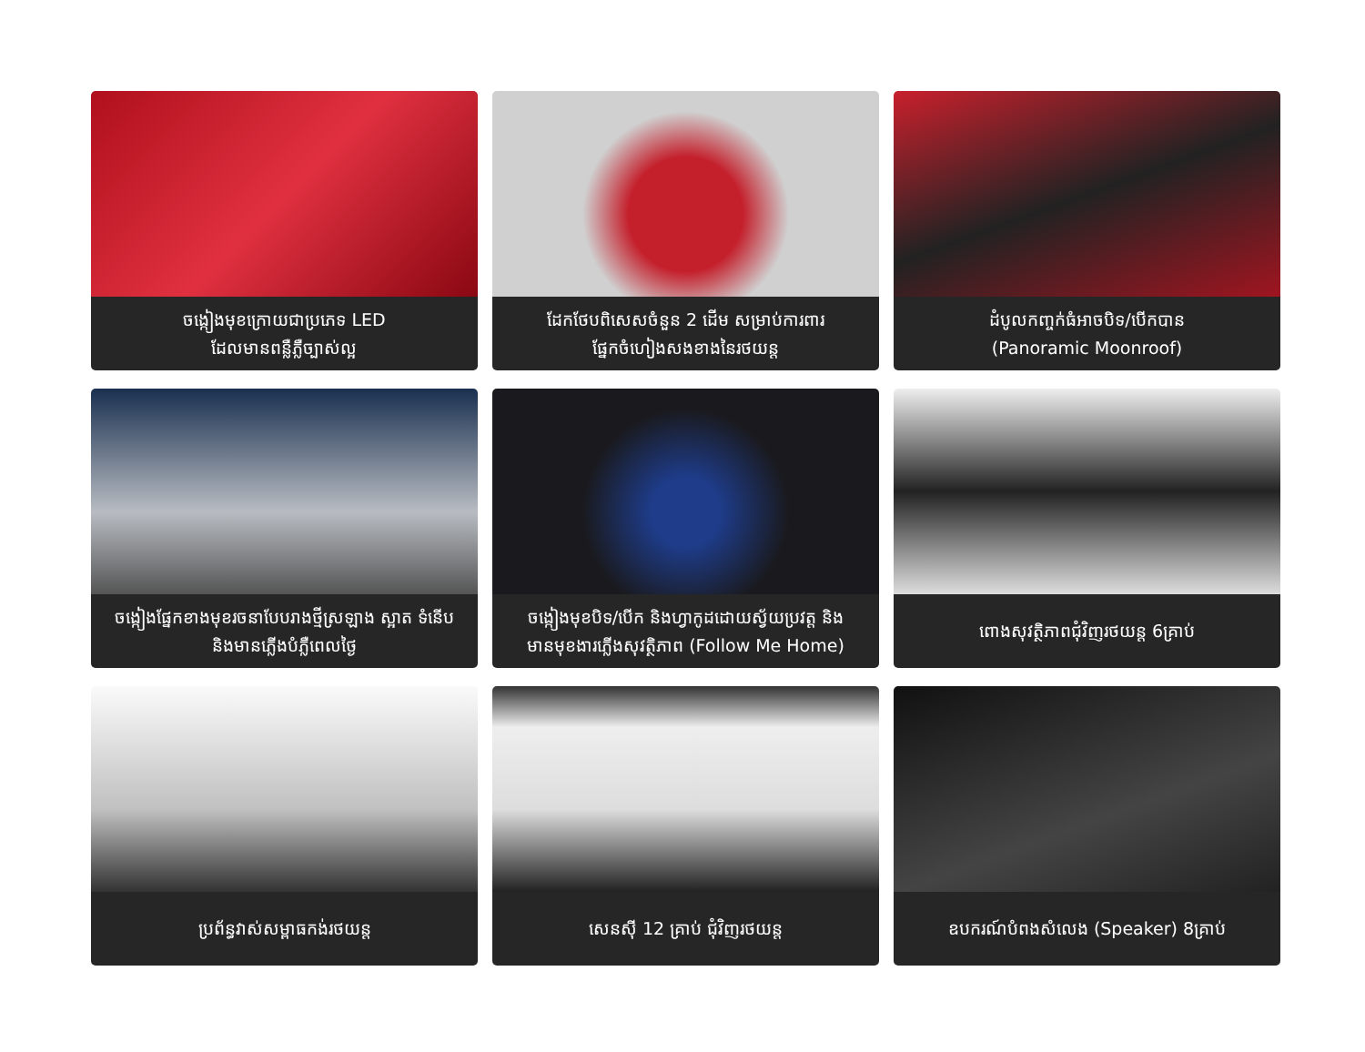ចង្កៀងមុខក្រោយជាប្រភេទ LED
ដែលមានពន្លឺភ្លឺច្បាស់ល្អ
ដែកថែបពិសេសចំនួន 2 ដើម សម្រាប់ការពារ
ផ្នែកចំហៀងសងខាងនៃរថយន្ត
ដំបូលកញ្ចក់ធំអាចបិទ/បើកបាន
(Panoramic Moonroof)
ចង្កៀងផ្នែកខាងមុខរចនាបែបរាងថ្មីស្រឡាង ស្អាត ទំនើប
និងមានភ្លើងបំភ្លឺពេលថ្ងៃ
ចង្កៀងមុខបិទ/បើក និងហ្វាកូដដោយស្វ័យប្រវត្ត និង
មានមុខងារភ្លើងសុវត្ថិភាព (Follow Me Home)
ពោងសុវត្ថិភាពជុំវិញរថយន្ត 6គ្រាប់
ប្រព័ន្ធវាស់សម្ពាធកង់រថយន្ត
សេនស៊ី 12 គ្រាប់ ជុំវិញរថយន្ត
ឧបករណ៍បំពងសំលេង (Speaker) 8គ្រាប់